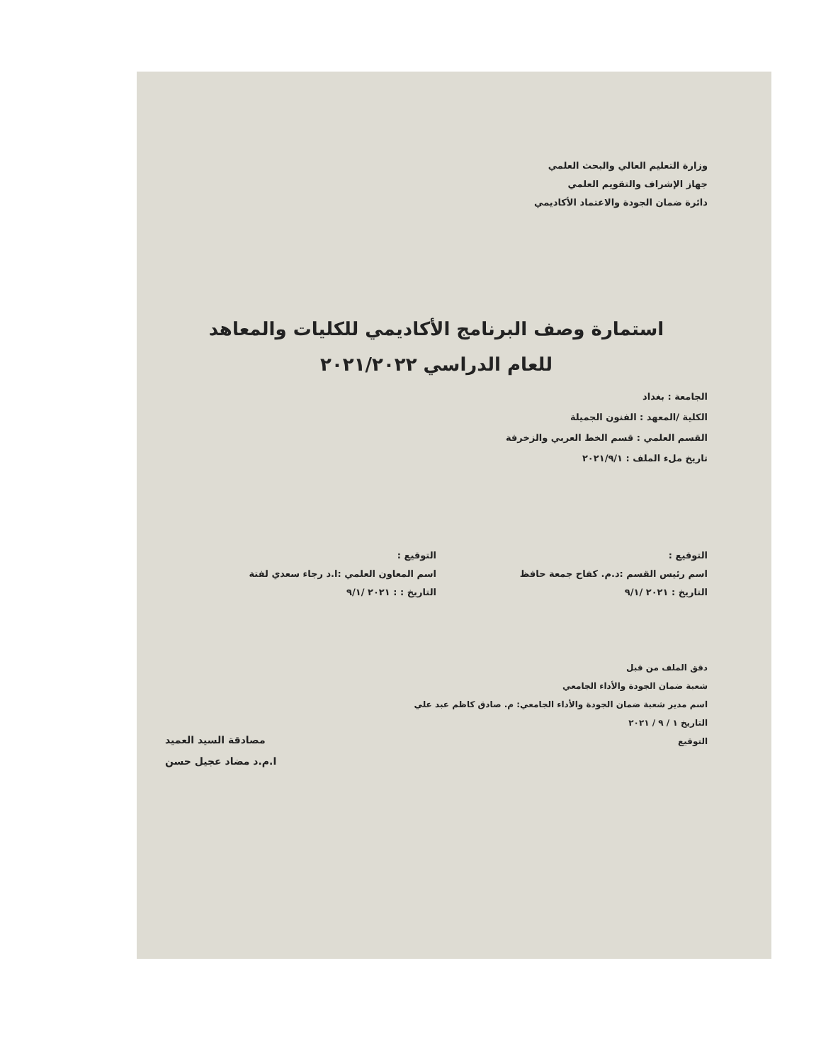وزارة التعليم العالي والبحث العلمي
جهاز الإشراف والتقويم العلمي
دائرة ضمان الجودة والاعتماد الأكاديمي
استمارة وصف البرنامج الأكاديمي للكليات والمعاهد
للعام الدراسي ٢٠٢١/٢٠٢٢
الجامعة : بغداد
الكلية /المعهد : الفنون الجميلة
القسم العلمي : قسم الخط العربي والزخرفة
تاريخ ملء الملف : ٢٠٢١/٩/١
التوقيع :
اسم رئيس القسم :د.م. كفاح جمعة حافظ
التاريخ : ٢٠٢١ /٩/١
التوقيع :
اسم المعاون العلمي :ا.د رجاء سعدي لفتة
التاريخ : : ٢٠٢١ /٩/١
دقق الملف من قبل
شعبة ضمان الجودة والأداء الجامعي
اسم مدير شعبة ضمان الجودة والأداء الجامعي: م. صادق كاظم عبد علي
التاريخ ١ / ٩ / ٢٠٢١
التوقيع
مصادقة السيد العميد
ا.م.د مضاد عجيل حسن